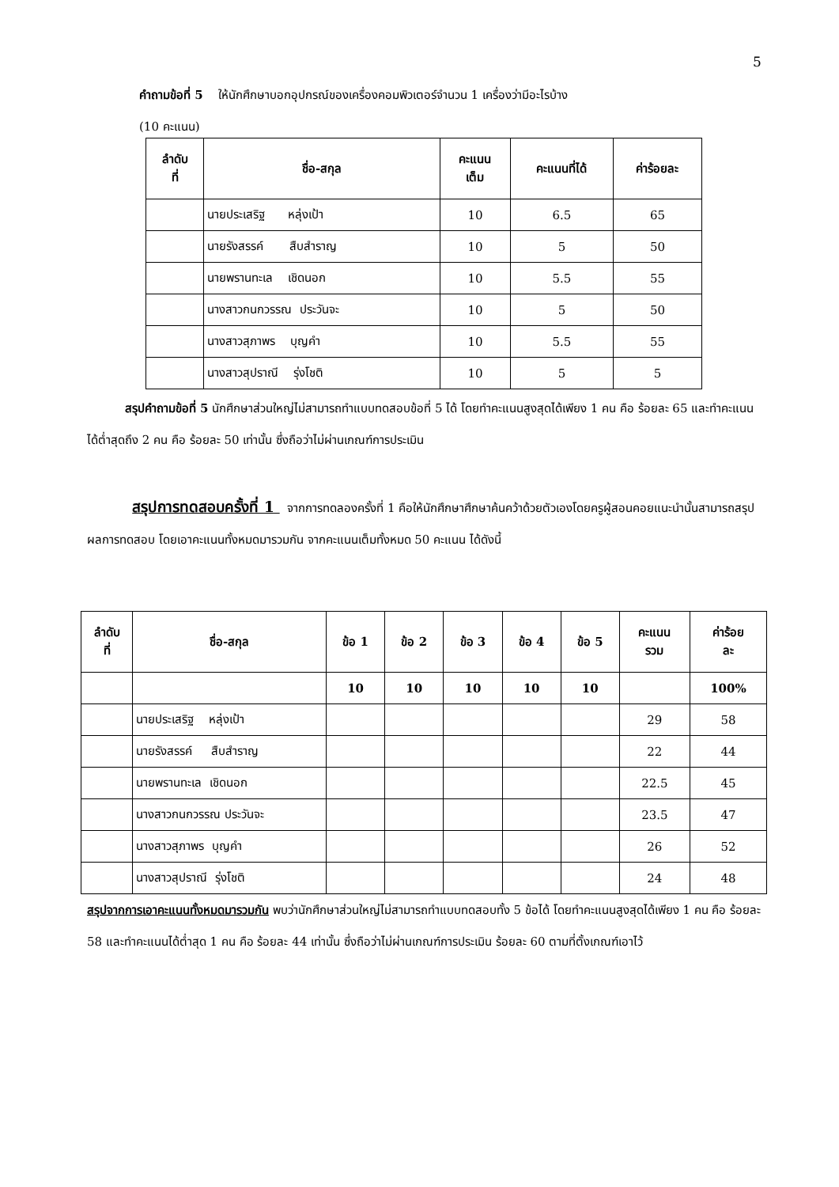5
คำถามข้อที่ 5 ให้นักศึกษาบอกอุปกรณ์ของเครื่องคอมพิวเตอร์จำนวน 1 เครื่องว่ามีอะไรบ้าง
(10 คะแนน)
| ลำดับ ที่ | ชื่อ-สกุล | คะแนน เต็ม | คะแนนที่ได้ | ค่าร้อยละ |
| --- | --- | --- | --- | --- |
| | นายประเสริฐ หลุ่งเป้า | 10 | 6.5 | 65 |
| | นายรังสรรค์ สืบสำราญ | 10 | 5 | 50 |
| | นายพรานทะเล เชิดนอก | 10 | 5.5 | 55 |
| | นางสาวกนกวรรณ ประวันจะ | 10 | 5 | 50 |
| | นางสาวสุภาพร บุญคำ | 10 | 5.5 | 55 |
| | นางสาวสุปราณี รุ่งโชติ | 10 | 5 | 5 |
สรุปคำถามข้อที่ 5 นักศึกษาส่วนใหญ่ไม่สามารถทำแบบทดสอบข้อที่ 5 ได้ โดยทำคะแนนสูงสุดได้เพียง 1 คน คือ ร้อยละ 65 และทำคะแนนได้ต่ำสุดถึง 2 คน คือ ร้อยละ 50 เท่านั้น ซึ่งถือว่าไม่ผ่านเกณฑ์การประเมิน
สรุปการทดสอบครั้งที่ 1 จากการทดลองครั้งที่ 1 คือให้นักศึกษาศึกษาค้นคว้าด้วยตัวเองโดยครูผู้สอนคอยแนะนำนั้นสามารถสรุปผลการทดสอบ โดยเอาคะแนนทั้งหมดมารวมกัน จากคะแนนเต็มทั้งหมด 50 คะแนน ได้ดังนี้
| ลำดับ ที่ | ชื่อ-สกุล | ข้อ 1 | ข้อ 2 | ข้อ 3 | ข้อ 4 | ข้อ 5 | คะแนน รวม | ค่าร้อย ละ |
| --- | --- | --- | --- | --- | --- | --- | --- | --- |
| | | 10 | 10 | 10 | 10 | 10 | | 100% |
| | นายประเสริฐ หลุ่งเป้า | | | | | | 29 | 58 |
| | นายรังสรรค์ สืบสำราญ | | | | | | 22 | 44 |
| | นายพรานทะเล เชิดนอก | | | | | | 22.5 | 45 |
| | นางสาวกนกวรรณ ประวันจะ | | | | | | 23.5 | 47 |
| | นางสาวสุภาพร บุญคำ | | | | | | 26 | 52 |
| | นางสาวสุปราณี รุ่งโชติ | | | | | | 24 | 48 |
สรุปจากการเอาคะแนนทั้งหมดมารวมกัน พบว่านักศึกษาส่วนใหญ่ไม่สามารถทำแบบทดสอบทั้ง 5 ข้อได้ โดยทำคะแนนสูงสุดได้เพียง 1 คน คือ ร้อยละ 58 และทำคะแนนได้ต่ำสุด 1 คน คือ ร้อยละ 44 เท่านั้น ซึ่งถือว่าไม่ผ่านเกณฑ์การประเมิน ร้อยละ 60 ตามที่ตั้งเกณฑ์เอาไว้